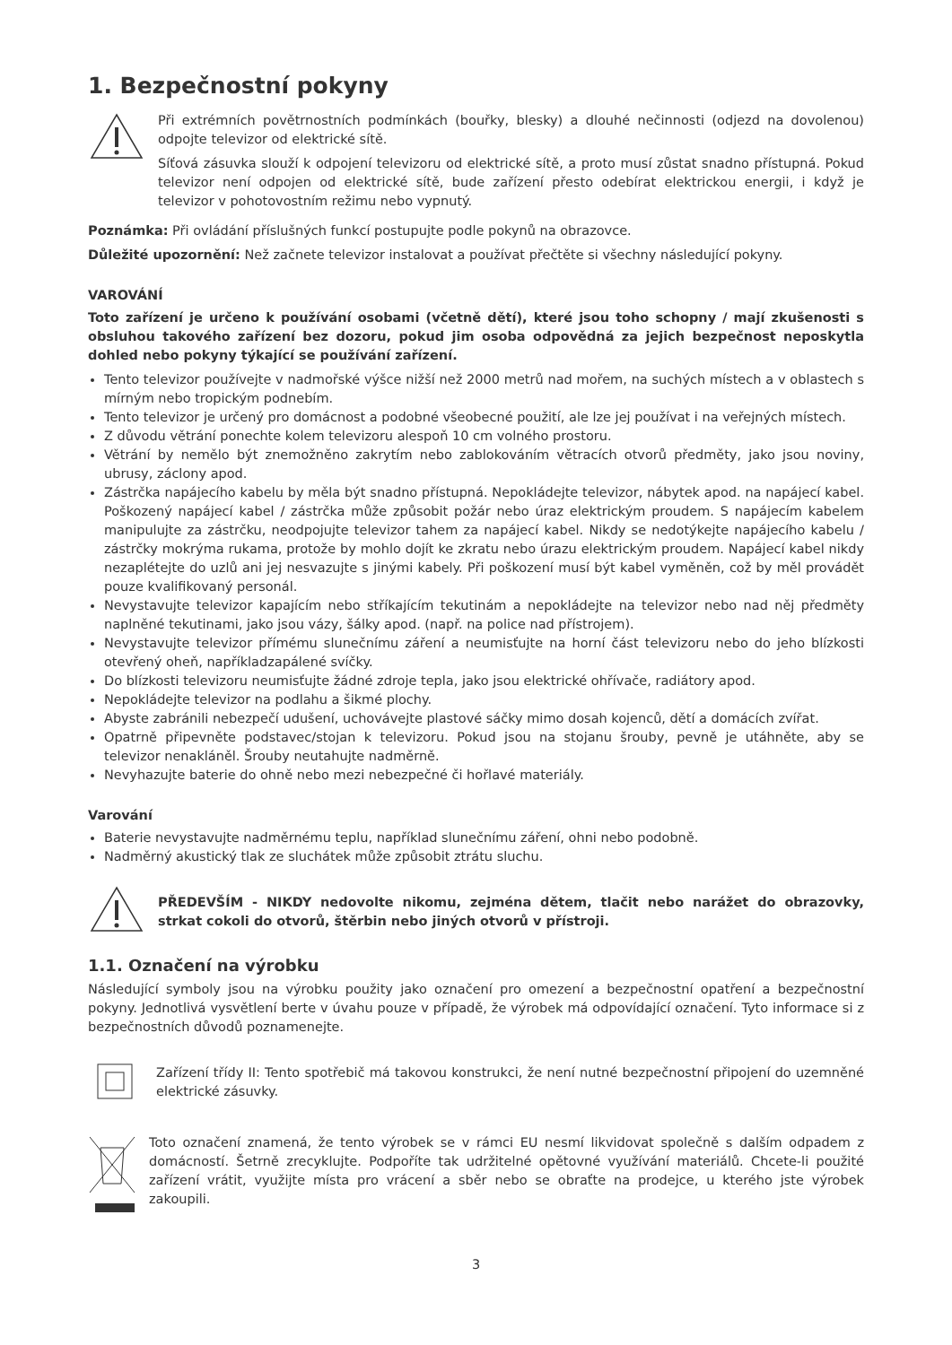1. Bezpečnostní pokyny
Při extrémních povětrnostních podmínkách (bouřky, blesky) a dlouhé nečinnosti (odjezd na dovolenou) odpojte televizor od elektrické sítě.
Síťová zásuvka slouží k odpojení televizoru od elektrické sítě, a proto musí zůstat snadno přístupná. Pokud televizor není odpojen od elektrické sítě, bude zařízení přesto odebírat elektrickou energii, i když je televizor v pohotovostním režimu nebo vypnutý.
Poznámka: Při ovládání příslušných funkcí postupujte podle pokynů na obrazovce.
Důležité upozornění: Než začnete televizor instalovat a používat přečtěte si všechny následující pokyny.
VAROVÁNÍ
Toto zařízení je určeno k používání osobami (včetně dětí), které jsou toho schopny / mají zkušenosti s obsluhou takového zařízení bez dozoru, pokud jim osoba odpovědná za jejich bezpečnost neposkytla dohled nebo pokyny týkající se používání zařízení.
Tento televizor používejte v nadmořské výšce nižší než 2000 metrů nad mořem, na suchých místech a v oblastech s mírným nebo tropickým podnebím.
Tento televizor je určený pro domácnost a podobné všeobecné použití, ale lze jej používat i na veřejných místech.
Z důvodu větrání ponechte kolem televizoru alespoň 10 cm volného prostoru.
Větrání by nemělo být znemožněno zakrytím nebo zablokováním větracích otvorů předměty, jako jsou noviny, ubrusy, záclony apod.
Zástrčka napájecího kabelu by měla být snadno přístupná. Nepokládejte televizor, nábytek apod. na napájecí kabel. Poškozený napájecí kabel / zástrčka může způsobit požár nebo úraz elektrickým proudem. S napájecím kabelem manipulujte za zástrčku, neodpojujte televizor tahem za napájecí kabel. Nikdy se nedotýkejte napájecího kabelu / zástrčky mokrýma rukama, protože by mohlo dojít ke zkratu nebo úrazu elektrickým proudem. Napájecí kabel nikdy nezaplétejte do uzlů ani jej nesvazujte s jinými kabely. Při poškození musí být kabel vyměněn, což by měl provádět pouze kvalifikovaný personál.
Nevystavujte televizor kapajícím nebo stříkajícím tekutinám a nepokládejte na televizor nebo nad něj předměty naplněné tekutinami, jako jsou vázy, šálky apod. (např. na police nad přístrojem).
Nevystavujte televizor přímému slunečnímu záření a neumisťujte na horní část televizoru nebo do jeho blízkosti otevřený oheň, napříkladzapálené svíčky.
Do blízkosti televizoru neumisťujte žádné zdroje tepla, jako jsou elektrické ohřívače, radiátory apod.
Nepokládejte televizor na podlahu a šikmé plochy.
Abyste zabránili nebezpečí udušení, uchovávejte plastové sáčky mimo dosah kojenců, dětí a domácích zvířat.
Opatrně připevněte podstavec/stojan k televizoru. Pokud jsou na stojanu šrouby, pevně je utáhněte, aby se televizor nenakláněl. Šrouby neutahujte nadměrně.
Nevyhazujte baterie do ohně nebo mezi nebezpečné či hořlavé materiály.
Varování
Baterie nevystavujte nadměrnému teplu, například slunečnímu záření, ohni nebo podobně.
Nadměrný akustický tlak ze sluchátek může způsobit ztrátu sluchu.
PŘEDEVŠÍM - NIKDY nedovolte nikomu, zejména dětem, tlačit nebo narážet do obrazovky, strkat cokoli do otvorů, štěrbin nebo jiných otvorů v přístroji.
1.1. Označení na výrobku
Následující symboly jsou na výrobku použity jako označení pro omezení a bezpečnostní opatření a bezpečnostní pokyny. Jednotlivá vysvětlení berte v úvahu pouze v případě, že výrobek má odpovídající označení. Tyto informace si z bezpečnostních důvodů poznamenejte.
Zařízení třídy II: Tento spotřebič má takovou konstrukci, že není nutné bezpečnostní připojení do uzemněné elektrické zásuvky.
Toto označení znamená, že tento výrobek se v rámci EU nesmí likvidovat společně s dalším odpadem z domácností. Šetrně zrecyklujte. Podpoříte tak udržitelné opětovné využívání materiálů. Chcete-li použité zařízení vrátit, využijte místa pro vrácení a sběr nebo se obraťte na prodejce, u kterého jste výrobek zakoupili.
3